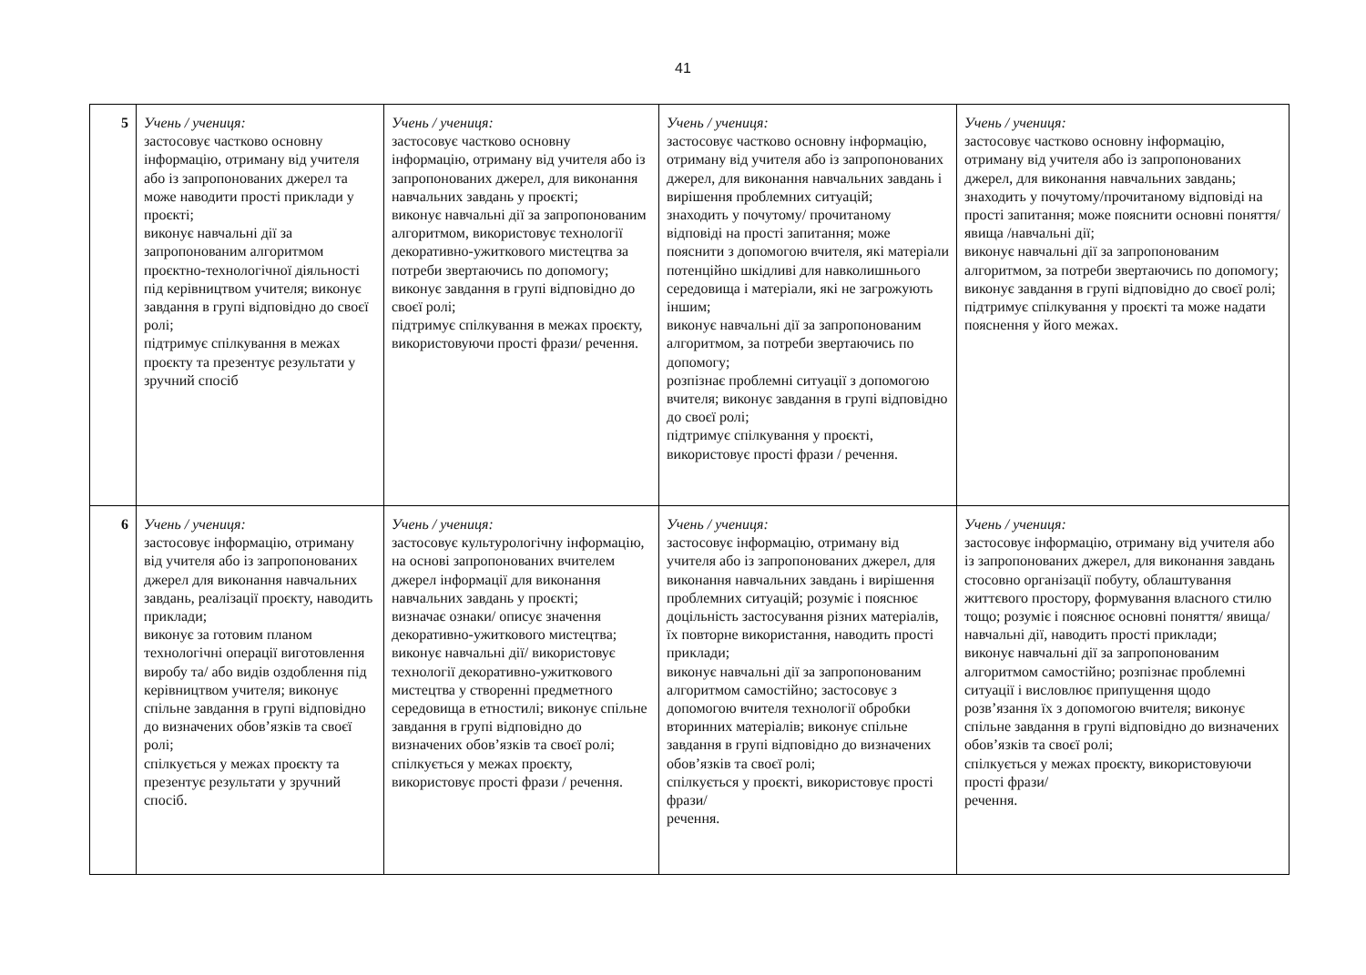41
| 5 | Учень / учениця: застосовує частково основну інформацію, отриману від учителя або із запропонованих джерел та може наводити прості приклади у проєкті; виконує навчальні дії за запропонованим алгоритмом проєктно-технологічної діяльності під керівництвом учителя; виконує завдання в групі відповідно до своєї ролі; підтримує спілкування в межах проєкту та презентує результати у зручний спосіб | Учень / учениця: застосовує частково основну інформацію, отриману від учителя або із запропонованих джерел, для виконання навчальних завдань у проєкті; виконує навчальні дії за запропонованим алгоритмом, використовує технології декоративно-ужиткового мистецтва за потреби звертаючись по допомогу; виконує завдання в групі відповідно до своєї ролі; підтримує спілкування в межах проєкту, використовуючи прості фрази/ речення. | Учень / учениця: застосовує частково основну інформацію, отриману від учителя або із запропонованих джерел, для виконання навчальних завдань і вирішення проблемних ситуацій; знаходить у почутому/ прочитаному відповіді на прості запитання; може пояснити з допомогою вчителя, які матеріали потенційно шкідливі для навколишнього середовища і матеріали, які не загрожують іншим; виконує навчальні дії за запропонованим алгоритмом, за потреби звертаючись по допомогу; розпізнає проблемні ситуації з допомогою вчителя; виконує завдання в групі відповідно до своєї ролі; підтримує спілкування у проєкті, використовує прості фрази / речення. | Учень / учениця: застосовує частково основну інформацію, отриману від учителя або із запропонованих джерел, для виконання навчальних завдань; знаходить у почутому/прочитаному відповіді на прості запитання; може пояснити основні поняття/ явища /навчальні дії; виконує навчальні дії за запропонованим алгоритмом, за потреби звертаючись по допомогу; виконує завдання в групі відповідно до своєї ролі; підтримує спілкування у проєкті та може надати пояснення у його межах. |
| 6 | Учень / учениця: застосовує інформацію, отриману від учителя або із запропонованих джерел для виконання навчальних завдань, реалізації проєкту, наводить приклади; виконує за готовим планом технологічні операції виготовлення виробу та/ або видів оздоблення під керівництвом учителя; виконує спільне завдання в групі відповідно до визначених обов’язків та своєї ролі; спілкується у межах проєкту та презентує результати у зручний спосіб. | Учень / учениця: застосовує культурологічну інформацію, на основі запропонованих вчителем джерел інформації для виконання навчальних завдань у проєкті; визначає ознаки/ описує значення декоративно-ужиткового мистецтва; виконує навчальні дії/ використовує технології декоративно-ужиткового мистецтва у створенні предметного середовища в етностилі; виконує спільне завдання в групі відповідно до визначених обов’язків та своєї ролі; спілкується у межах проєкту, використовує прості фрази / речення. | Учень / учениця: застосовує інформацію, отриману від учителя або із запропонованих джерел, для виконання навчальних завдань і вирішення проблемних ситуацій; розуміє і пояснює доцільність застосування різних матеріалів, їх повторне використання, наводить прості приклади; виконує навчальні дії за запропонованим алгоритмом самостійно; застосовує з допомогою вчителя технології обробки вторинних матеріалів; виконує спільне завдання в групі відповідно до визначених обов’язків та своєї ролі; спілкується у проєкті, використовує прості фрази/ речення. | Учень / учениця: застосовує інформацію, отриману від учителя або із запропонованих джерел, для виконання завдань стосовно організації побуту, облаштування життєвого простору, формування власного стилю тощо; розуміє і пояснює основні поняття/ явища/ навчальні дії, наводить прості приклади; виконує навчальні дії за запропонованим алгоритмом самостійно; розпізнає проблемні ситуації і висловлює припущення щодо розв’язання їх з допомогою вчителя; виконує спільне завдання в групі відповідно до визначених обов’язків та своєї ролі; спілкується у межах проєкту, використовуючи прості фрази/ речення. |